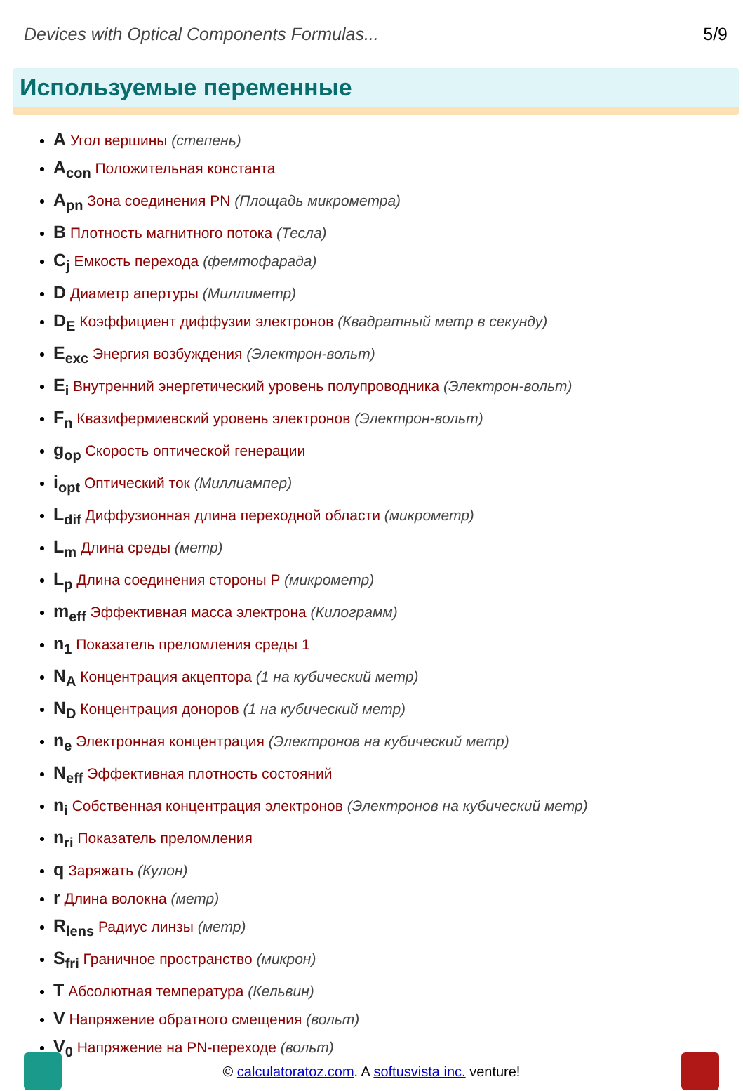Devices with Optical Components Formulas... 5/9
Используемые переменные
A Угол вершины (степень)
A<sub>con</sub> Положительная константа
A<sub>pn</sub> Зона соединения PN (Площадь микрометра)
B Плотность магнитного потока (Тесла)
C<sub>j</sub> Емкость перехода (фемтофарада)
D Диаметр апертуры (Миллиметр)
D<sub>E</sub> Коэффициент диффузии электронов (Квадратный метр в секунду)
E<sub>exc</sub> Энергия возбуждения (Электрон-вольт)
E<sub>i</sub> Внутренний энергетический уровень полупроводника (Электрон-вольт)
F<sub>n</sub> Квазифермиевский уровень электронов (Электрон-вольт)
g<sub>op</sub> Скорость оптической генерации
i<sub>opt</sub> Оптический ток (Миллиампер)
L<sub>dif</sub> Диффузионная длина переходной области (микрометр)
L<sub>m</sub> Длина среды (метр)
L<sub>p</sub> Длина соединения стороны P (микрометр)
m<sub>eff</sub> Эффективная масса электрона (Килограмм)
n<sub>1</sub> Показатель преломления среды 1
N<sub>A</sub> Концентрация акцептора (1 на кубический метр)
N<sub>D</sub> Концентрация доноров (1 на кубический метр)
n<sub>e</sub> Электронная концентрация (Электронов на кубический метр)
N<sub>eff</sub> Эффективная плотность состояний
n<sub>i</sub> Собственная концентрация электронов (Электронов на кубический метр)
n<sub>ri</sub> Показатель преломления
q Заряжать (Кулон)
r Длина волокна (метр)
R<sub>lens</sub> Радиус линзы (метр)
S<sub>fri</sub> Граничное пространство (микрон)
T Абсолютная температура (Кельвин)
V Напряжение обратного смещения (вольт)
V<sub>0</sub> Напряжение на PN-переходе (вольт)
© calculatoratoz.com. A softusvista inc. venture!